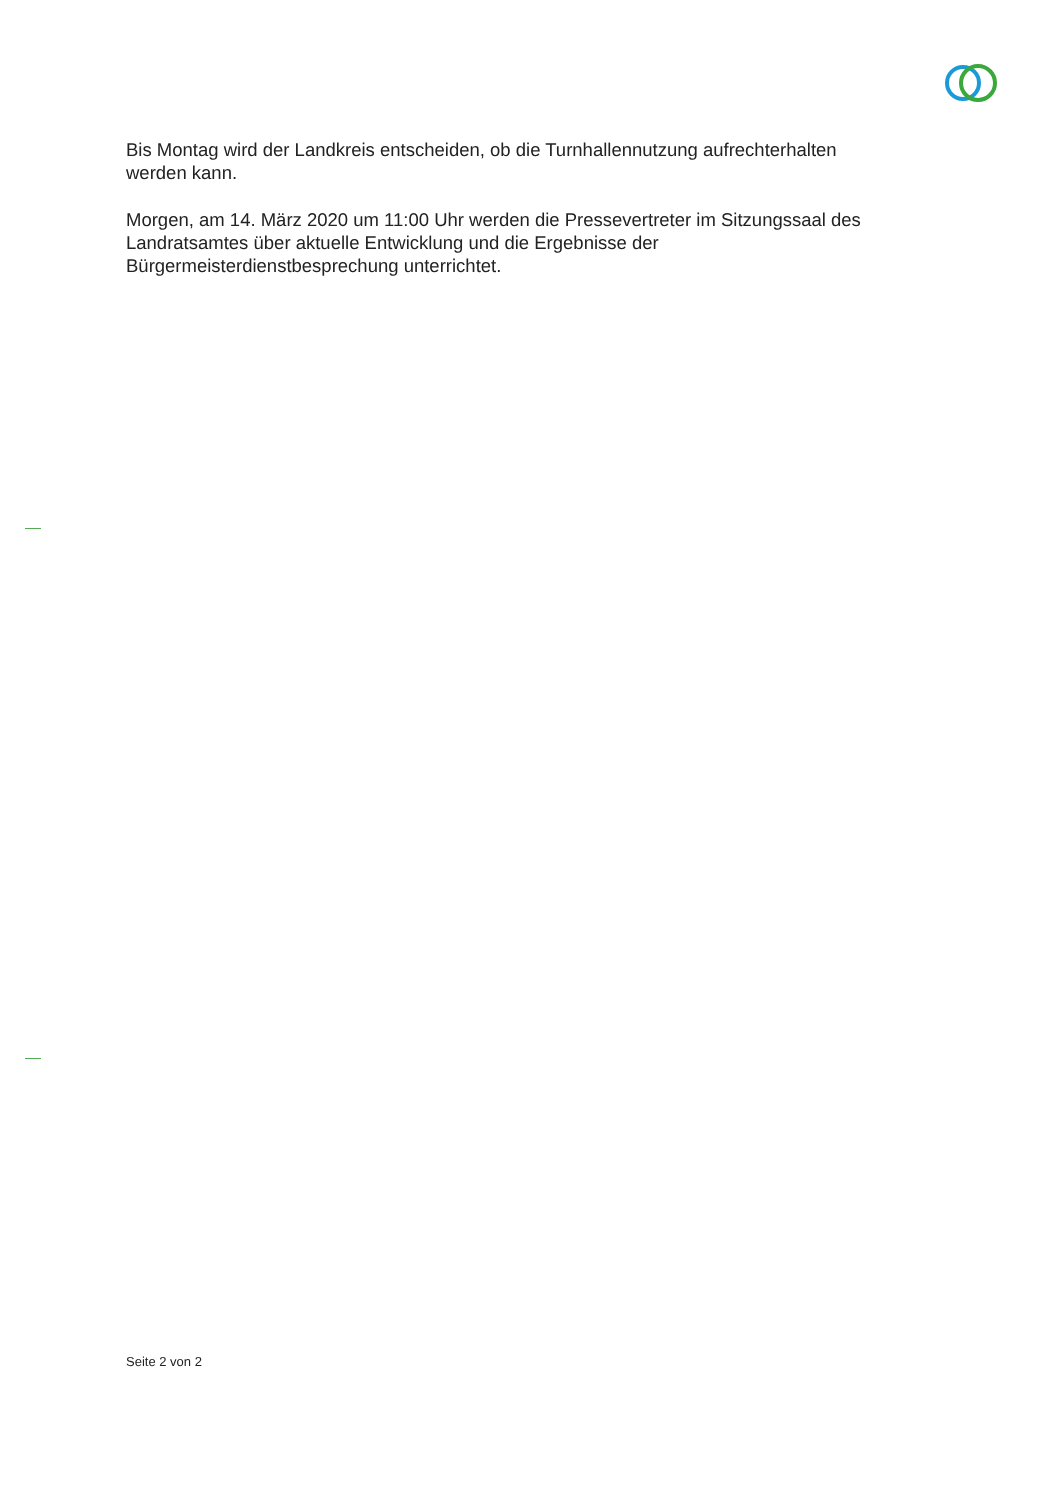Bis Montag wird der Landkreis entscheiden, ob die Turnhallennutzung aufrechterhalten werden kann.
Morgen, am 14. März 2020 um 11:00 Uhr werden die Pressevertreter im Sitzungssaal des Landratsamtes über aktuelle Entwicklung und die Ergebnisse der Bürgermeisterdienstbesprechung unterrichtet.
Seite 2 von 2